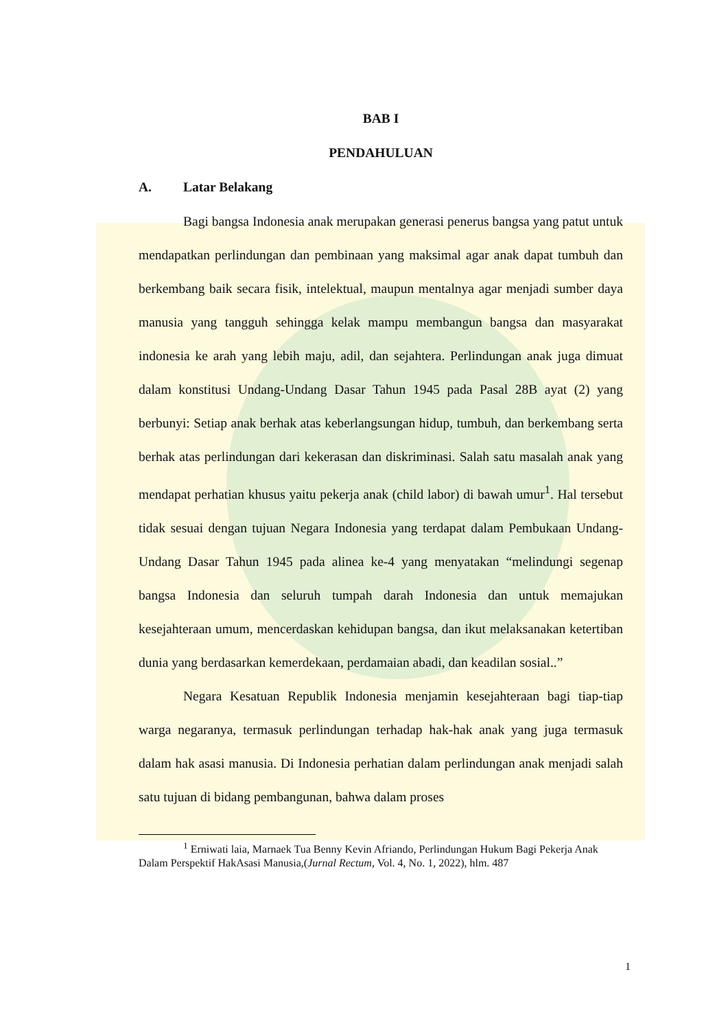BAB I
PENDAHULUAN
A. Latar Belakang
Bagi bangsa Indonesia anak merupakan generasi penerus bangsa yang patut untuk mendapatkan perlindungan dan pembinaan yang maksimal agar anak dapat tumbuh dan berkembang baik secara fisik, intelektual, maupun mentalnya agar menjadi sumber daya manusia yang tangguh sehingga kelak mampu membangun bangsa dan masyarakat indonesia ke arah yang lebih maju, adil, dan sejahtera. Perlindungan anak juga dimuat dalam konstitusi Undang-Undang Dasar Tahun 1945 pada Pasal 28B ayat (2) yang berbunyi: Setiap anak berhak atas keberlangsungan hidup, tumbuh, dan berkembang serta berhak atas perlindungan dari kekerasan dan diskriminasi. Salah satu masalah anak yang mendapat perhatian khusus yaitu pekerja anak (child labor) di bawah umur<sup>1</sup>. Hal tersebut tidak sesuai dengan tujuan Negara Indonesia yang terdapat dalam Pembukaan Undang-Undang Dasar Tahun 1945 pada alinea ke-4 yang menyatakan “melindungi segenap bangsa Indonesia dan seluruh tumpah darah Indonesia dan untuk memajukan kesejahteraan umum, mencerdaskan kehidupan bangsa, dan ikut melaksanakan ketertiban dunia yang berdasarkan kemerdekaan, perdamaian abadi, dan keadilan sosial..”
Negara Kesatuan Republik Indonesia menjamin kesejahteraan bagi tiap-tiap warga negaranya, termasuk perlindungan terhadap hak-hak anak yang juga termasuk dalam hak asasi manusia. Di Indonesia perhatian dalam perlindungan anak menjadi salah satu tujuan di bidang pembangunan, bahwa dalam proses
<sup>1</sup> Erniwati laia, Marnaek Tua Benny Kevin Afriando, Perlindungan Hukum Bagi Pekerja Anak Dalam Perspektif HakAsasi Manusia,(Jurnal Rectum, Vol. 4, No. 1, 2022), hlm. 487
1